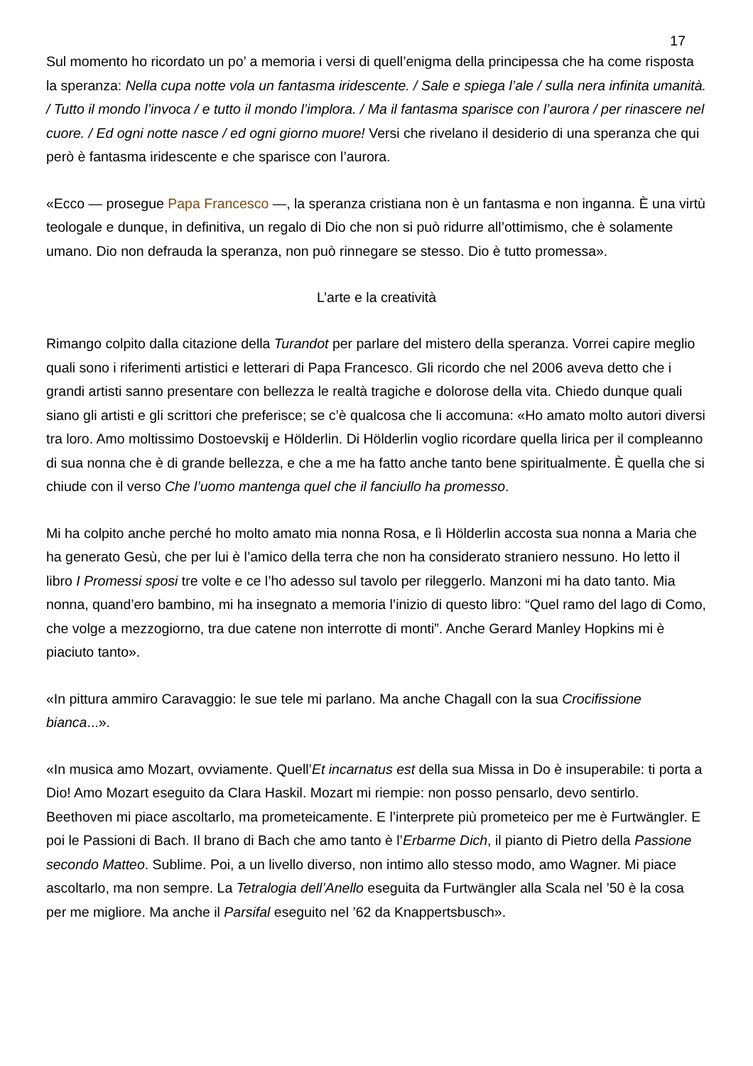17
Sul momento ho ricordato un po’ a memoria i versi di quell’enigma della principessa che ha come risposta la speranza: Nella cupa notte vola un fantasma iridescente. / Sale e spiega l’ale / sulla nera infinita umanità. / Tutto il mondo l’invoca / e tutto il mondo l’implora. / Ma il fantasma sparisce con l’aurora / per rinascere nel cuore. / Ed ogni notte nasce / ed ogni giorno muore! Versi che rivelano il desiderio di una speranza che qui però è fantasma iridescente e che sparisce con l’aurora.
«Ecco — prosegue Papa Francesco —, la speranza cristiana non è un fantasma e non inganna. È una virtù teologale e dunque, in definitiva, un regalo di Dio che non si può ridurre all’ottimismo, che è solamente umano. Dio non defrauda la speranza, non può rinnegare se stesso. Dio è tutto promessa».
L’arte e la creatività
Rimango colpito dalla citazione della Turandot per parlare del mistero della speranza. Vorrei capire meglio quali sono i riferimenti artistici e letterari di Papa Francesco. Gli ricordo che nel 2006 aveva detto che i grandi artisti sanno presentare con bellezza le realtà tragiche e dolorose della vita. Chiedo dunque quali siano gli artisti e gli scrittori che preferisce; se c’è qualcosa che li accomuna: «Ho amato molto autori diversi tra loro. Amo moltissimo Dostoevskij e Hölderlin. Di Hölderlin voglio ricordare quella lirica per il compleanno di sua nonna che è di grande bellezza, e che a me ha fatto anche tanto bene spiritualmente. È quella che si chiude con il verso Che l’uomo mantenga quel che il fanciullo ha promesso.
Mi ha colpito anche perché ho molto amato mia nonna Rosa, e lì Hölderlin accosta sua nonna a Maria che ha generato Gesù, che per lui è l’amico della terra che non ha considerato straniero nessuno. Ho letto il libro I Promessi sposi tre volte e ce l’ho adesso sul tavolo per rileggerlo. Manzoni mi ha dato tanto. Mia nonna, quand’ero bambino, mi ha insegnato a memoria l’inizio di questo libro: “Quel ramo del lago di Como, che volge a mezzogiorno, tra due catene non interrotte di monti”. Anche Gerard Manley Hopkins mi è piaciuto tanto».
«In pittura ammiro Caravaggio: le sue tele mi parlano. Ma anche Chagall con la sua Crocifissione bianca...».
«In musica amo Mozart, ovviamente. Quell’Et incarnatus est della sua Missa in Do è insuperabile: ti porta a Dio! Amo Mozart eseguito da Clara Haskil. Mozart mi riempie: non posso pensarlo, devo sentirlo. Beethoven mi piace ascoltarlo, ma prometeicamente. E l’interprete più prometeico per me è Furtwängler. E poi le Passioni di Bach. Il brano di Bach che amo tanto è l’Erbarme Dich, il pianto di Pietro della Passione secondo Matteo. Sublime. Poi, a un livello diverso, non intimo allo stesso modo, amo Wagner. Mi piace ascoltarlo, ma non sempre. La Tetralogia dell’Anello eseguita da Furtwängler alla Scala nel ’50 è la cosa per me migliore. Ma anche il Parsifal eseguito nel ’62 da Knappertsbusch».